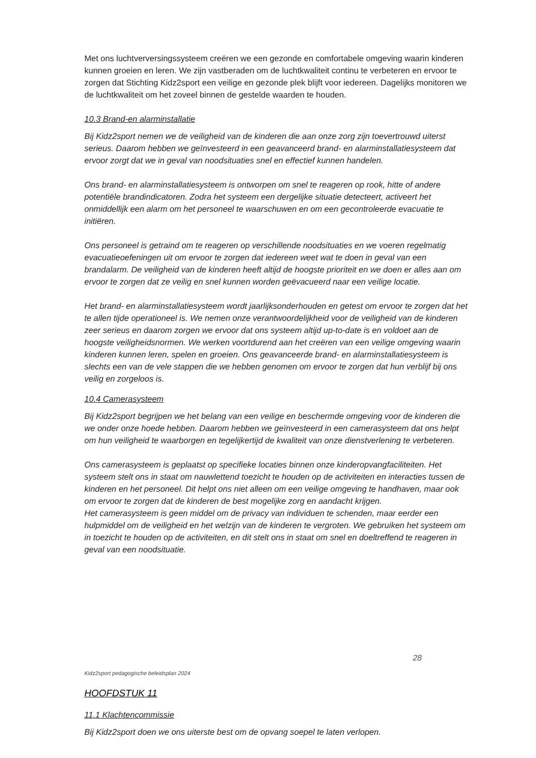Met ons luchtverversingssysteem creëren we een gezonde en comfortabele omgeving waarin kinderen kunnen groeien en leren. We zijn vastberaden om de luchtkwaliteit continu te verbeteren en ervoor te zorgen dat Stichting Kidz2sport een veilige en gezonde plek blijft voor iedereen. Dagelijks monitoren we de luchtkwaliteit om het zoveel binnen de gestelde waarden te houden.
10.3 Brand-en alarminstallatie
Bij Kidz2sport nemen we de veiligheid van de kinderen die aan onze zorg zijn toevertrouwd uiterst serieus. Daarom hebben we geïnvesteerd in een geavanceerd brand- en alarminstallatiesysteem dat ervoor zorgt dat we in geval van noodsituaties snel en effectief kunnen handelen.
Ons brand- en alarminstallatiesysteem is ontworpen om snel te reageren op rook, hitte of andere potentiële brandindicatoren. Zodra het systeem een dergelijke situatie detecteert, activeert het onmiddellijk een alarm om het personeel te waarschuwen en om een gecontroleerde evacuatie te initiëren.
Ons personeel is getraind om te reageren op verschillende noodsituaties en we voeren regelmatig evacuatieoefeningen uit om ervoor te zorgen dat iedereen weet wat te doen in geval van een brandalarm. De veiligheid van de kinderen heeft altijd de hoogste prioriteit en we doen er alles aan om ervoor te zorgen dat ze veilig en snel kunnen worden geëvacueerd naar een veilige locatie.
Het brand- en alarminstallatiesysteem wordt jaarlijksonderhouden en getest om ervoor te zorgen dat het te allen tijde operationeel is. We nemen onze verantwoordelijkheid voor de veiligheid van de kinderen zeer serieus en daarom zorgen we ervoor dat ons systeem altijd up-to-date is en voldoet aan de hoogste veiligheidsnormen. We werken voortdurend aan het creëren van een veilige omgeving waarin kinderen kunnen leren, spelen en groeien. Ons geavanceerde brand- en alarminstallatiesysteem is slechts een van de vele stappen die we hebben genomen om ervoor te zorgen dat hun verblijf bij ons veilig en zorgeloos is.
10.4 Camerasysteem
Bij Kidz2sport begrijpen we het belang van een veilige en beschermde omgeving voor de kinderen die we onder onze hoede hebben. Daarom hebben we geïnvesteerd in een camerasysteem dat ons helpt om hun veiligheid te waarborgen en tegelijkertijd de kwaliteit van onze dienstverlening te verbeteren.
Ons camerasysteem is geplaatst op specifieke locaties binnen onze kinderopvangfaciliteiten. Het systeem stelt ons in staat om nauwlettend toezicht te houden op de activiteiten en interacties tussen de kinderen en het personeel. Dit helpt ons niet alleen om een veilige omgeving te handhaven, maar ook om ervoor te zorgen dat de kinderen de best mogelijke zorg en aandacht krijgen.
Het camerasysteem is geen middel om de privacy van individuen te schenden, maar eerder een hulpmiddel om de veiligheid en het welzijn van de kinderen te vergroten. We gebruiken het systeem om in toezicht te houden op de activiteiten, en dit stelt ons in staat om snel en doeltreffend te reageren in geval van een noodsituatie.
28
Kidz2sport pedagogische beleidsplan 2024
HOOFDSTUK 11
11.1 Klachtencommissie
Bij Kidz2sport doen we ons uiterste best om de opvang soepel te laten verlopen.